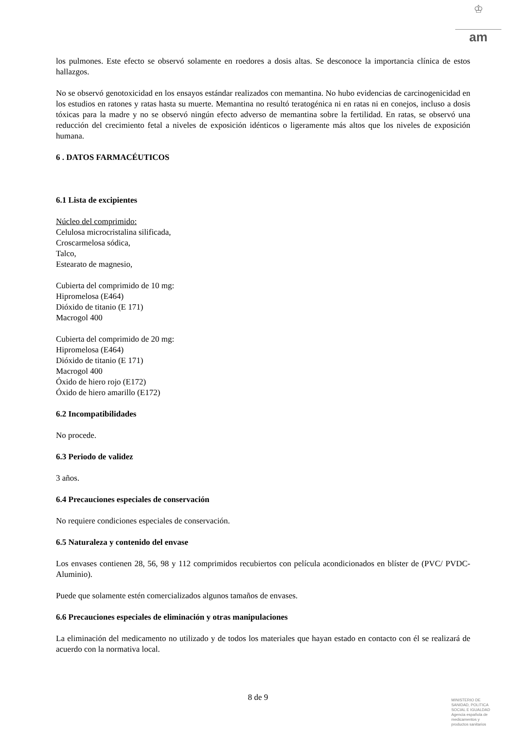♔
am
los pulmones. Este efecto se observó solamente en roedores a dosis altas. Se desconoce la importancia clínica de estos hallazgos.
No se observó genotoxicidad en los ensayos estándar realizados con memantina. No hubo evidencias de carcinogenicidad en los estudios en ratones y ratas hasta su muerte. Memantina no resultó teratogénica ni en ratas ni en conejos, incluso a dosis tóxicas para la madre y no se observó ningún efecto adverso de memantina sobre la fertilidad. En ratas, se observó una reducción del crecimiento fetal a niveles de exposición idénticos o ligeramente más altos que los niveles de exposición humana.
6 . DATOS FARMACÉUTICOS
6.1 Lista de excipientes
Núcleo del comprimido:
Celulosa microcristalina silificada,
Croscarmelosa sódica,
Talco,
Estearato de magnesio,
Cubierta del comprimido de 10 mg:
Hipromelosa (E464)
Dióxido de titanio (E 171)
Macrogol 400
Cubierta del comprimido de 20 mg:
Hipromelosa (E464)
Dióxido de titanio (E 171)
Macrogol 400
Óxido de hiero rojo (E172)
Óxido de hiero amarillo (E172)
6.2 Incompatibilidades
No procede.
6.3 Periodo de validez
3 años.
6.4 Precauciones especiales de conservación
No requiere condiciones especiales de conservación.
6.5 Naturaleza y contenido del envase
Los envases contienen 28, 56, 98 y 112 comprimidos recubiertos con película acondicionados en blíster de (PVC/ PVDC-Aluminio).
Puede que solamente estén comercializados algunos tamaños de envases.
6.6 Precauciones especiales de eliminación y otras manipulaciones
La eliminación del medicamento no utilizado y de todos los materiales que hayan estado en contacto con él se realizará de acuerdo con la normativa local.
8 de 9
MINISTERIO DE
SANIDAD, POLITICA
SOCIAL E IGUALDAD
Agencia española de
medicamentos y
productos sanitarios